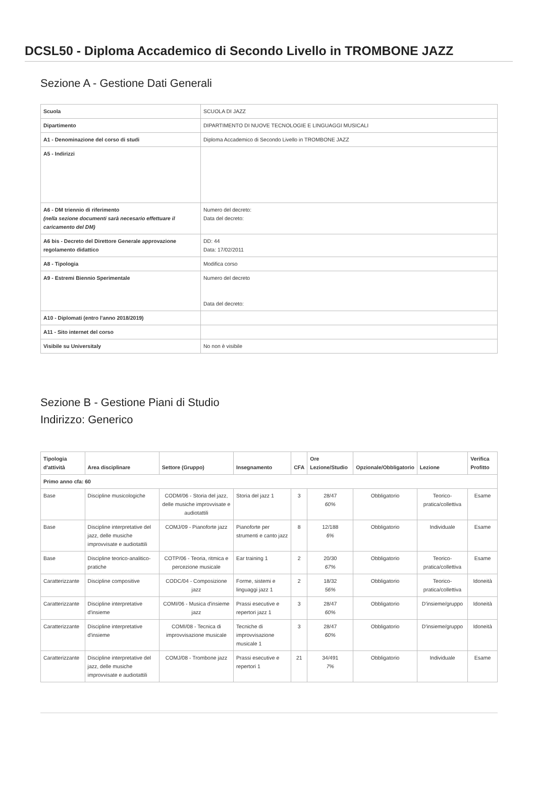DCSL50 - Diploma Accademico di Secondo Livello in TROMBONE JAZZ
Sezione A - Gestione Dati Generali
| Scuola | SCUOLA DI JAZZ |
| Dipartimento | DIPARTIMENTO DI NUOVE TECNOLOGIE E LINGUAGGI MUSICALI |
| A1 - Denominazione del corso di studi | Diploma Accademico di Secondo Livello in TROMBONE JAZZ |
| A5 - Indirizzi | |
| A6 - DM triennio di riferimento (nella sezione documenti sarà necesario effettuare il caricamento del DM) | Numero del decreto: Data del decreto: |
| A6 bis - Decreto del Direttore Generale approvazione regolamento didattico | DD: 44 Data: 17/02/2011 |
| A8 - Tipologia | Modifica corso |
| A9 - Estremi Biennio Sperimentale | Numero del decreto Data del decreto: |
| A10 - Diplomati (entro l'anno 2018/2019) | |
| A11 - Sito internet del corso | |
| Visibile su Universitaly | No non è visibile |
Sezione B - Gestione Piani di Studio
Indirizzo: Generico
| Tipologia d'attività | Area disciplinare | Settore (Gruppo) | Insegnamento | CFA | Ore Lezione/Studio | Opzionale/Obbligatorio | Lezione | Verifica Profitto |
| --- | --- | --- | --- | --- | --- | --- | --- | --- |
| Primo anno cfa: 60 | | | | | | | | |
| Base | Discipline musicologiche | CODM/06 - Storia del jazz, delle musiche improvvisate e audiotattili | Storia del jazz 1 | 3 | 28/47 60% | Obbligatorio | Teorico-pratica/collettiva | Esame |
| Base | Discipline interpretative del jazz, delle musiche improvvisate e audiotattili | COMJ/09 - Pianoforte jazz | Pianoforte per strumenti e canto jazz | 8 | 12/188 6% | Obbligatorio | Individuale | Esame |
| Base | Discipline teorico-analitico-pratiche | COTP/06 - Teoria, ritmica e percezione musicale | Ear training 1 | 2 | 20/30 67% | Obbligatorio | Teorico-pratica/collettiva | Esame |
| Caratterizzante | Discipline compositive | CODC/04 - Composizione jazz | Forme, sistemi e linguaggi jazz 1 | 2 | 18/32 56% | Obbligatorio | Teorico-pratica/collettiva | Idoneità |
| Caratterizzante | Discipline interpretative d'insieme | COMI/06 - Musica d'insieme jazz | Prassi esecutive e repertori jazz 1 | 3 | 28/47 60% | Obbligatorio | D'insieme/gruppo | Idoneità |
| Caratterizzante | Discipline interpretative d'insieme | COMI/08 - Tecnica di improvvisazione musicale | Tecniche di improvvisazione musicale 1 | 3 | 28/47 60% | Obbligatorio | D'insieme/gruppo | Idoneità |
| Caratterizzante | Discipline interpretative del jazz, delle musiche improvvisate e audiotattili | COMJ/08 - Trombone jazz | Prassi esecutive e repertori 1 | 21 | 34/491 7% | Obbligatorio | Individuale | Esame |